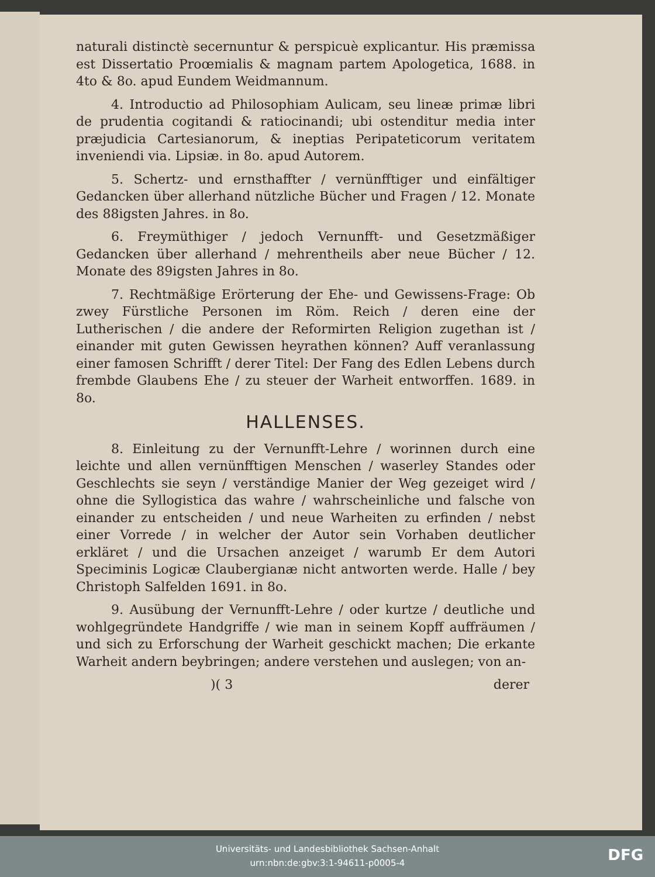naturali distinctè secernuntur & perspicuè explicantur. His præmissa est Dissertatio Proœmialis & magnam partem Apologetica, 1688. in 4to & 8o. apud Eundem Weidmannum.
4. Introductio ad Philosophiam Aulicam, seu lineæ primæ libri de prudentia cogitandi & ratiocinandi; ubi ostenditur media inter præjudicia Cartesianorum, & ineptias Peripateticorum veritatem inveniendi via. Lipsiæ. in 8o. apud Autorem.
5. Schertz- und ernsthaffter / vernünfftiger und einfältiger Gedancken über allerhand nützliche Bücher und Fragen / 12. Monate des 88igsten Jahres. in 8o.
6. Freymüthiger / jedoch Vernunfft- und Gesetzmäßiger Gedancken über allerhand / mehrentheils aber neue Bücher / 12. Monate des 89igsten Jahres in 8o.
7. Rechtmäßige Erörterung der Ehe- und Gewissens-Frage: Ob zwey Fürstliche Personen im Röm. Reich / deren eine der Lutherischen / die andere der Reformirten Religion zugethan ist / einander mit guten Gewissen heyrathen können? Auff veranlassung einer famosen Schrifft / derer Titel: Der Fang des Edlen Lebens durch frembde Glaubens Ehe / zu steuer der Warheit entworffen. 1689. in 8o.
HALLENSES.
8. Einleitung zu der Vernunfft-Lehre / worinnen durch eine leichte und allen vernünfftigen Menschen / waserley Standes oder Geschlechts sie seyn / verständige Manier der Weg gezeiget wird / ohne die Syllogistica das wahre / wahrscheinliche und falsche von einander zu entscheiden / und neue Warheiten zu erfinden / nebst einer Vorrede / in welcher der Autor sein Vorhaben deutlicher erkläret / und die Ursachen anzeiget / warumb Er dem Autori Speciminis Logicæ Claubergianæ nicht antworten werde. Halle / bey Christoph Salfelden 1691. in 8o.
9. Ausübung der Vernunfft-Lehre / oder kurtze / deutliche und wohlgegründete Handgriffe / wie man in seinem Kopff auffräumen / und sich zu Erforschung der Warheit geschickt machen; Die erkante Warheit andern beybringen; andere verstehen und auslegen; von an-
)( 3 derer
Universitäts- und Landesbibliothek Sachsen-Anhalt
urn:nbn:de:gbv:3:1-94611-p0005-4
DFG